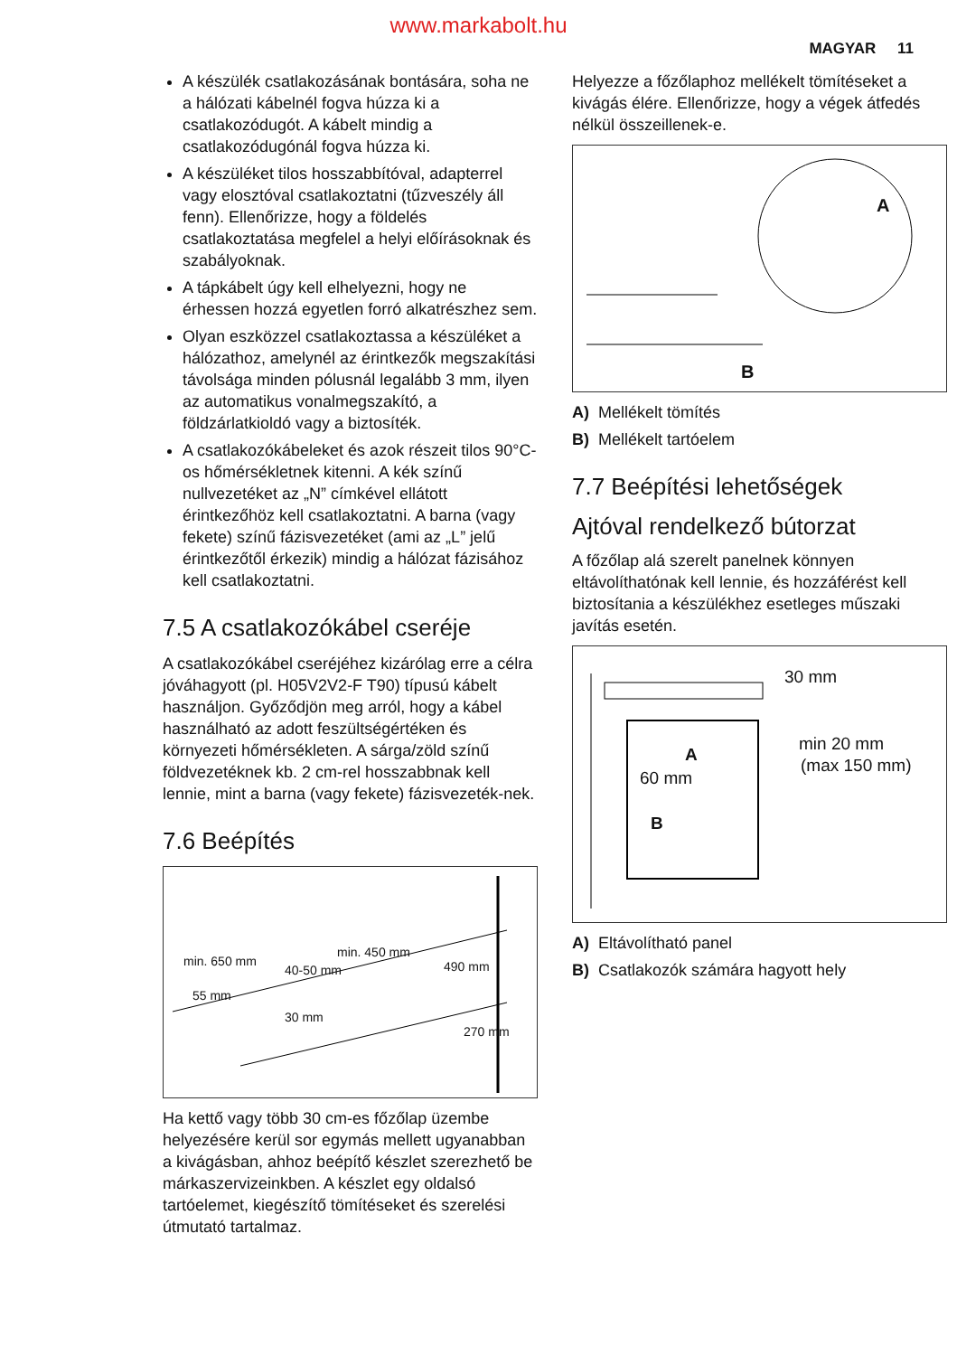www.markabolt.hu
MAGYAR 11
A készülék csatlakozásának bontására, soha ne a hálózati kábelnél fogva húzza ki a csatlakozódugót. A kábelt mindig a csatlakozódugónál fogva húzza ki.
A készüléket tilos hosszabbítóval, adapterrel vagy elosztóval csatlakoztatni (tűzveszély áll fenn). Ellenőrizze, hogy a földelés csatlakoztatása megfelel a helyi előírásoknak és szabályoknak.
A tápkábelt úgy kell elhelyezni, hogy ne érhessen hozzá egyetlen forró alkatrészhez sem.
Olyan eszközzel csatlakoztassa a készüléket a hálózathoz, amelynél az érintkezők megszakítási távolsága minden pólusnál legalább 3 mm, ilyen az automatikus vonalmegszakító, a földzárlatkioldó vagy a biztosíték.
A csatlakozókábeleket és azok részeit tilos 90°C-os hőmérsékletnek kitenni. A kék színű nullvezetéket az „N” címkével ellátott érintkezőhöz kell csatlakoztatni. A barna (vagy fekete) színű fázisvezetéket (ami az „L” jelű érintkezőtől érkezik) mindig a hálózat fázisához kell csatlakoztatni.
7.5 A csatlakozókábel cseréje
A csatlakozókábel cseréjéhez kizárólag erre a célra jóváhagyott (pl. H05V2V2-F T90) típusú kábelt használjon. Győződjön meg arról, hogy a kábel használható az adott feszültségértéken és környezeti hőmérsékleten. A sárga/zöld színű földvezetéknek kb. 2 cm-rel hosszabbnak kell lennie, mint a barna (vagy fekete) fázisvezeték-nek.
7.6 Beépítés
min. 650 mm
min. 450 mm
40-50 mm 490 mm
55 mm
30 mm
270 mm
Ha kettő vagy több 30 cm-es főzőlap üzembe helyezésére kerül sor egymás mellett ugyanabban a kivágásban, ahhoz beépítő készlet szerezhető be márkaszervizeinkben. A készlet egy oldalsó tartóelemet, kiegészítő tömítéseket és szerelési útmutató tartalmaz.
Helyezze a főzőlaphoz mellékelt tömítéseket a kivágás élére. Ellenőrizze, hogy a végek átfedés nélkül összeillenek-e.
A
B
A) Mellékelt tömítés
B) Mellékelt tartóelem
7.7 Beépítési lehetőségek
Ajtóval rendelkező bútorzat
A főzőlap alá szerelt panelnek könnyen eltávolíthatónak kell lennie, és hozzáférést kell biztosítania a készülékhez esetleges műszaki javítás esetén.
30 mm
min 20 mm
(max 150 mm)
A
60 mm
B
A) Eltávolítható panel
B) Csatlakozók számára hagyott hely